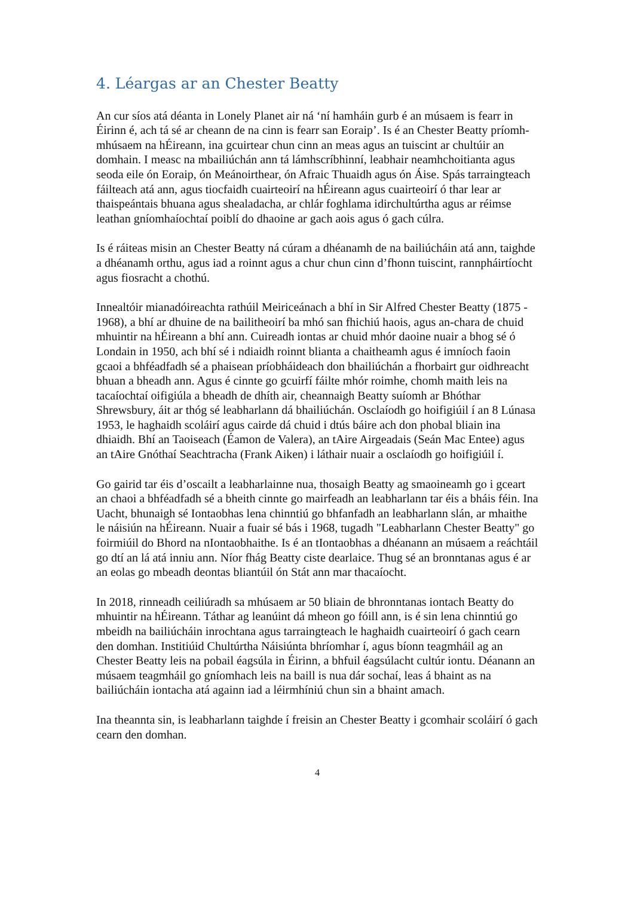4. Léargas ar an Chester Beatty
An cur síos atá déanta in Lonely Planet air ná ‘ní hamháin gurb é an músaem is fearr in Éirinn é, ach tá sé ar cheann de na cinn is fearr san Eoraip’. Is é an Chester Beatty príomh-mhúsaem na hÉireann, ina gcuirtear chun cinn an meas agus an tuiscint ar chultúir an domhain. I measc na mbailiúchán ann tá lámhscríbhinní, leabhair neamhchoitianta agus seoda eile ón Eoraip, ón Meánoirthear, ón Afraic Thuaidh agus ón Áise. Spás tarraingteach fáilteach atá ann, agus tiocfaidh cuairteoirí na hÉireann agus cuairteoirí ó thar lear ar thaispeántais bhuana agus shealadacha, ar chlár foghlama idirchultúrtha agus ar réimse leathan gníomhaíochtaí poiblí do dhaoine ar gach aois agus ó gach cúlra.
Is é ráiteas misin an Chester Beatty ná cúram a dhéanamh de na bailiúcháin atá ann, taighde a dhéanamh orthu, agus iad a roinnt agus a chur chun cinn d’fhonn tuiscint, rannpháirtíocht agus fiosracht a chothú.
Innealtóir mianadóireachta rathúil Meiriceánach a bhí in Sir Alfred Chester Beatty (1875 - 1968), a bhí ar dhuine de na bailitheoirí ba mhó san fhichiú haois, agus an-chara de chuid mhuintir na hÉireann a bhí ann. Cuireadh iontas ar chuid mhór daoine nuair a bhog sé ó Londain in 1950, ach bhí sé i ndiaidh roinnt blianta a chaitheamh agus é imníoch faoin gcaoi a bhféadfadh sé a phaisean príobháideach don bhailiúchán a fhorbairt gur oidhreacht bhuan a bheadh ann. Agus é cinnte go gcuirfí fáilte mhór roimhe, chomh maith leis na tacaíochtaí oifigiúla a bheadh de dhíth air, cheannaigh Beatty suíomh ar Bhóthar Shrewsbury, áit ar thóg sé leabharlann dá bhailiúchán. Osclaíodh go hoifigiúil í an 8 Lúnasa 1953, le haghaidh scoláirí agus cairde dá chuid i dtús báire ach don phobal bliain ina dhiaidh. Bhí an Taoiseach (Éamon de Valera), an tAire Airgeadais (Seán Mac Entee) agus an tAire Gnóthaí Seachtracha (Frank Aiken) i láthair nuair a osclaíodh go hoifigiúil í.
Go gairid tar éis d’oscailt a leabharlainne nua, thosaigh Beatty ag smaoineamh go i gceart an chaoi a bhféadfadh sé a bheith cinnte go mairfeadh an leabharlann tar éis a bháis féin. Ina Uacht, bhunaigh sé Iontaobhas lena chinntiú go bhfanfadh an leabharlann slán, ar mhaithe le náisiún na hÉireann. Nuair a fuair sé bás i 1968, tugadh "Leabharlann Chester Beatty" go foirmiúil do Bhord na nIontaobhaithe. Is é an tIontaobhas a dhéanann an músaem a reáchtáil go dtí an lá atá inniu ann. Níor fhág Beatty ciste dearlaice. Thug sé an bronntanas agus é ar an eolas go mbeadh deontas bliantúil ón Stát ann mar thacaíocht.
In 2018, rinneadh ceiliúradh sa mhúsaem ar 50 bliain de bhronntanas iontach Beatty do mhuintir na hÉireann. Táthar ag leanúint dá mheon go fóill ann, is é sin lena chinntiú go mbeidh na bailiúcháin inrochtana agus tarraingteach le haghaidh cuairteoirí ó gach cearn den domhan. Institiúid Chultúrtha Náisiúnta bhríomhar í, agus bíonn teagmháil ag an Chester Beatty leis na pobail éagsúla in Éirinn, a bhfuil éagsúlacht cultúr iontu. Déanann an músaem teagmháil go gníomhach leis na baill is nua dár sochaí, leas á bhaint as na bailiúcháin iontacha atá againn iad a léirmhíniú chun sin a bhaint amach.
Ina theannta sin, is leabharlann taighde í freisin an Chester Beatty i gcomhair scoláirí ó gach cearn den domhan.
4